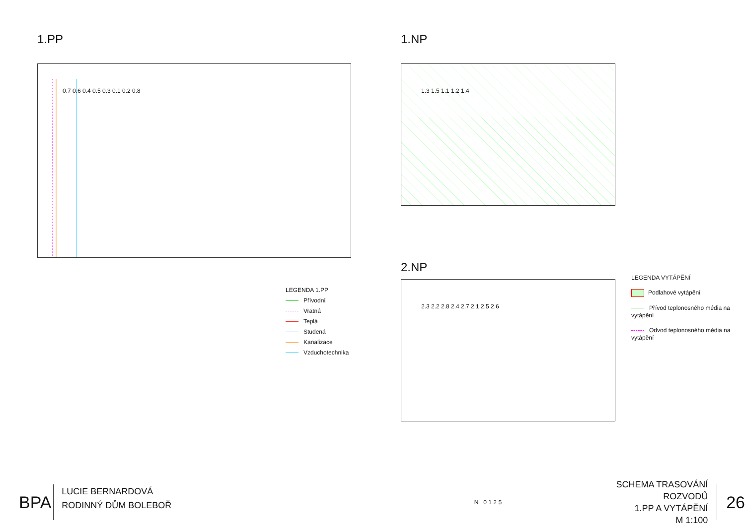1.PP
0.7 0.6 0.4 0.5 0.3 0.1 0.2 0.8
LEGENDA 1.PP
Přívodní
Vratná
Teplá
Studená
Kanalizace
Vzduchotechnika
1.NP
1.3 1.5 1.1 1.2 1.4
2.NP
2.3 2.2 2.8 2.4 2.7 2.1 2.5 2.6
LEGENDA VYTÁPĚNÍ
Podlahové vytápění
Přívod teplonosného média na vytápění
Odvod teplonosného média na vytápění
BPA
LUCIE BERNARDOVÁ
RODINNÝ DŮM BOLEBOŘ
N 0 1 2 5
SCHEMA TRASOVÁNÍ ROZVODŮ
1.PP A VYTÁPĚNÍ
M 1:100
26